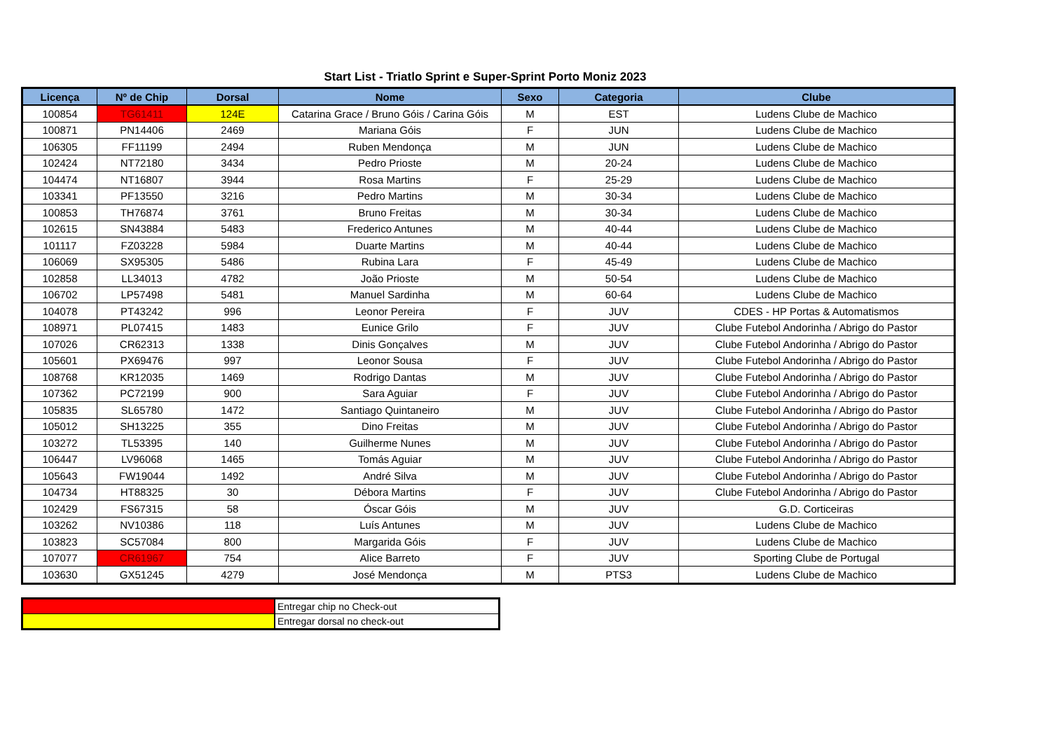Start List - Triatlo Sprint e Super-Sprint Porto Moniz 2023
| Licença | Nº de Chip | Dorsal | Nome | Sexo | Categoria | Clube |
| --- | --- | --- | --- | --- | --- | --- |
| 100854 | TG61411 | 124E | Catarina Grace / Bruno Góis / Carina Góis | M | EST | Ludens Clube de Machico |
| 100871 | PN14406 | 2469 | Mariana Góis | F | JUN | Ludens Clube de Machico |
| 106305 | FF11199 | 2494 | Ruben Mendonça | M | JUN | Ludens Clube de Machico |
| 102424 | NT72180 | 3434 | Pedro Prioste | M | 20-24 | Ludens Clube de Machico |
| 104474 | NT16807 | 3944 | Rosa Martins | F | 25-29 | Ludens Clube de Machico |
| 103341 | PF13550 | 3216 | Pedro Martins | M | 30-34 | Ludens Clube de Machico |
| 100853 | TH76874 | 3761 | Bruno Freitas | M | 30-34 | Ludens Clube de Machico |
| 102615 | SN43884 | 5483 | Frederico Antunes | M | 40-44 | Ludens Clube de Machico |
| 101117 | FZ03228 | 5984 | Duarte Martins | M | 40-44 | Ludens Clube de Machico |
| 106069 | SX95305 | 5486 | Rubina Lara | F | 45-49 | Ludens Clube de Machico |
| 102858 | LL34013 | 4782 | João Prioste | M | 50-54 | Ludens Clube de Machico |
| 106702 | LP57498 | 5481 | Manuel Sardinha | M | 60-64 | Ludens Clube de Machico |
| 104078 | PT43242 | 996 | Leonor Pereira | F | JUV | CDES - HP Portas & Automatismos |
| 108971 | PL07415 | 1483 | Eunice Grilo | F | JUV | Clube Futebol Andorinha / Abrigo do Pastor |
| 107026 | CR62313 | 1338 | Dinis Gonçalves | M | JUV | Clube Futebol Andorinha / Abrigo do Pastor |
| 105601 | PX69476 | 997 | Leonor Sousa | F | JUV | Clube Futebol Andorinha / Abrigo do Pastor |
| 108768 | KR12035 | 1469 | Rodrigo Dantas | M | JUV | Clube Futebol Andorinha / Abrigo do Pastor |
| 107362 | PC72199 | 900 | Sara Aguiar | F | JUV | Clube Futebol Andorinha / Abrigo do Pastor |
| 105835 | SL65780 | 1472 | Santiago Quintaneiro | M | JUV | Clube Futebol Andorinha / Abrigo do Pastor |
| 105012 | SH13225 | 355 | Dino Freitas | M | JUV | Clube Futebol Andorinha / Abrigo do Pastor |
| 103272 | TL53395 | 140 | Guilherme Nunes | M | JUV | Clube Futebol Andorinha / Abrigo do Pastor |
| 106447 | LV96068 | 1465 | Tomás Aguiar | M | JUV | Clube Futebol Andorinha / Abrigo do Pastor |
| 105643 | FW19044 | 1492 | André Silva | M | JUV | Clube Futebol Andorinha / Abrigo do Pastor |
| 104734 | HT88325 | 30 | Débora Martins | F | JUV | Clube Futebol Andorinha / Abrigo do Pastor |
| 102429 | FS67315 | 58 | Óscar Góis | M | JUV | G.D. Corticeiras |
| 103262 | NV10386 | 118 | Luís Antunes | M | JUV | Ludens Clube de Machico |
| 103823 | SC57084 | 800 | Margarida Góis | F | JUV | Ludens Clube de Machico |
| 107077 | CR61967 | 754 | Alice Barreto | F | JUV | Sporting Clube de Portugal |
| 103630 | GX51245 | 4279 | José Mendonça | M | PTS3 | Ludens Clube de Machico |
| | Entregar chip no Check-out |
| | Entregar dorsal no check-out |